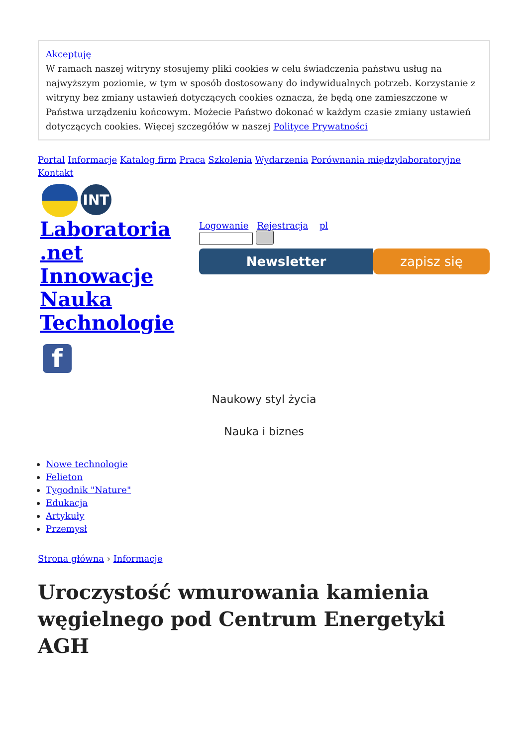Akceptuję
W ramach naszej witryny stosujemy pliki cookies w celu świadczenia państwu usług na najwyższym poziomie, w tym w sposób dostosowany do indywidualnych potrzeb. Korzystanie z witryny bez zmiany ustawień dotyczących cookies oznacza, że będą one zamieszczone w Państwa urządzeniu końcowym. Możecie Państwo dokonać w każdym czasie zmiany ustawień dotyczących cookies. Więcej szczegółów w naszej Polityce Prywatności
Portal Informacje Katalog firm Praca Szkolenia Wydarzenia Porównania międzylaboratoryjne Kontakt
INT
Laboratoria .net Innowacje Nauka Technologie
Logowanie Rejestracja pl
Newsletter zapisz się
f
Naukowy styl życia
Nauka i biznes
Nowe technologie
Felieton
Tygodnik "Nature"
Edukacja
Artykuły
Przemysł
Strona główna › Informacje
Uroczystość wmurowania kamienia węgielnego pod Centrum Energetyki AGH